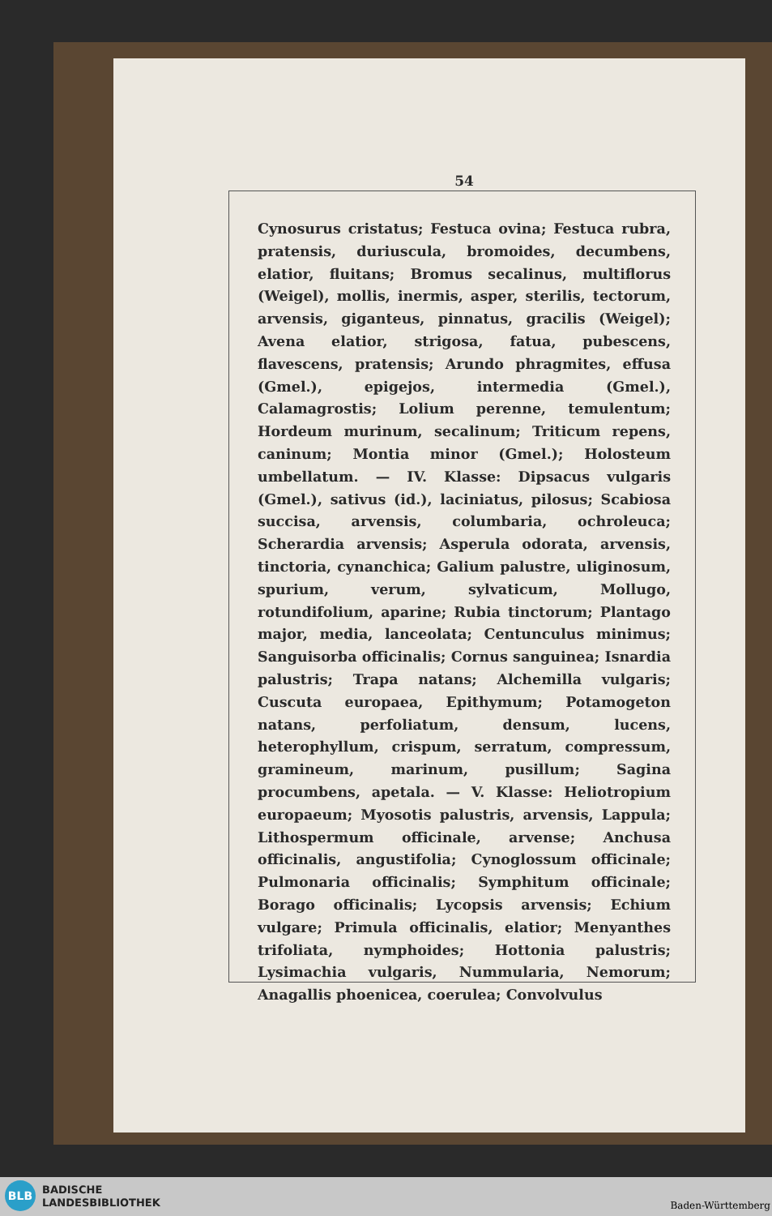54
Cynosurus cristatus; Festuca ovina; Festuca rubra, pratensis, duriuscula, bromoides, decumbens, elatior, fluitans; Bromus secalinus, multiflorus (Weigel), mollis, inermis, asper, sterilis, tectorum, arvensis, giganteus, pinnatus, gracilis (Weigel); Avena elatior, strigosa, fatua, pubescens, flavescens, pratensis; Arundo phragmites, effusa (Gmel.), epigejos, intermedia (Gmel.), Calamagrostis; Lolium perenne, temulentum; Hordeum murinum, secalinum; Triticum repens, caninum; Montia minor (Gmel.); Holosteum umbellatum. — IV. Klasse: Dipsacus vulgaris (Gmel.), sativus (id.), laciniatus, pilosus; Scabiosa succisa, arvensis, columbaria, ochroleuca; Scherardia arvensis; Asperula odorata, arvensis, tinctoria, cynanchica; Galium palustre, uliginosum, spurium, verum, sylvaticum, Mollugo, rotundifolium, aparine; Rubia tinctorum; Plantago major, media, lanceolata; Centunculus minimus; Sanguisorba officinalis; Cornus sanguinea; Isnardia palustris; Trapa natans; Alchemilla vulgaris; Cuscuta europaea, Epithymum; Potamogeton natans, perfoliatum, densum, lucens, heterophyllum, crispum, serratum, compressum, gramineum, marinum, pusillum; Sagina procumbens, apetala. — V. Klasse: Heliotropium europaeum; Myosotis palustris, arvensis, Lappula; Lithospermum officinale, arvense; Anchusa officinalis, angustifolia; Cynoglossum officinale; Pulmonaria officinalis; Symphitum officinale; Borago officinalis; Lycopsis arvensis; Echium vulgare; Primula officinalis, elatior; Menyanthes trifoliata, nymphoides; Hottonia palustris; Lysimachia vulgaris, Nummularia, Nemorum; Anagallis phoenicea, coerulea; Convolvulus
BLB
BADISCHE
LANDESBIBLIOTHEK
Baden-Württemberg